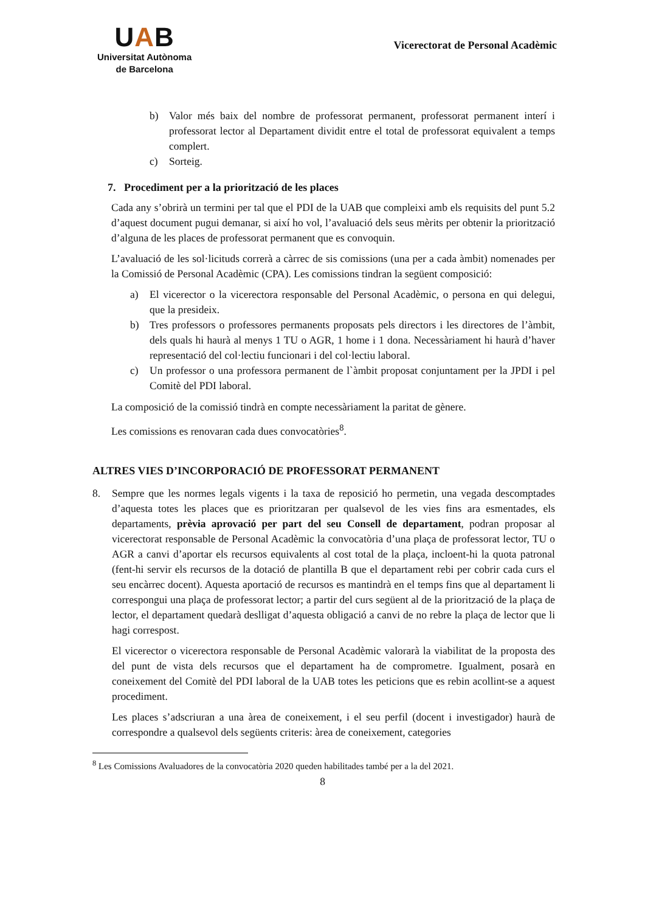UAB
Universitat Autònoma
de Barcelona
Vicerectorat de Personal Acadèmic
b) Valor més baix del nombre de professorat permanent, professorat permanent interí i professorat lector al Departament dividit entre el total de professorat equivalent a temps complert.
c) Sorteig.
7. Procediment per a la priorització de les places
Cada any s’obrirà un termini per tal que el PDI de la UAB que compleixi amb els requisits del punt 5.2 d’aquest document pugui demanar, si així ho vol, l’avaluació dels seus mèrits per obtenir la priorització d’alguna de les places de professorat permanent que es convoquin.
L’avaluació de les sol·licituds correrà a càrrec de sis comissions (una per a cada àmbit) nomenades per la Comissió de Personal Acadèmic (CPA). Les comissions tindran la següent composició:
a) El vicerector o la vicerectora responsable del Personal Acadèmic, o persona en qui delegui, que la presideix.
b) Tres professors o professores permanents proposats pels directors i les directores de l’àmbit, dels quals hi haurà al menys 1 TU o AGR, 1 home i 1 dona. Necessàriament hi haurà d’haver representació del col·lectiu funcionari i del col·lectiu laboral.
c) Un professor o una professora permanent de l`àmbit proposat conjuntament per la JPDI i pel Comitè del PDI laboral.
La composició de la comissió tindrà en compte necessàriament la paritat de gènere.
Les comissions es renovaran cada dues convocatòries<sup>8</sup>.
ALTRES VIES D’INCORPORACIÓ DE PROFESSORAT PERMANENT
8. Sempre que les normes legals vigents i la taxa de reposició ho permetin, una vegada descomptades d’aquesta totes les places que es prioritzaran per qualsevol de les vies fins ara esmentades, els departaments, prèvia aprovació per part del seu Consell de departament, podran proposar al vicerectorat responsable de Personal Acadèmic la convocatòria d’una plaça de professorat lector, TU o AGR a canvi d’aportar els recursos equivalents al cost total de la plaça, incloent-hi la quota patronal (fent-hi servir els recursos de la dotació de plantilla B que el departament rebi per cobrir cada curs el seu encàrrec docent). Aquesta aportació de recursos es mantindrà en el temps fins que al departament li correspongui una plaça de professorat lector; a partir del curs següent al de la priorització de la plaça de lector, el departament quedarà deslligat d’aquesta obligació a canvi de no rebre la plaça de lector que li hagi correspost.
El vicerector o vicerectora responsable de Personal Acadèmic valorarà la viabilitat de la proposta des del punt de vista dels recursos que el departament ha de comprometre. Igualment, posarà en coneixement del Comitè del PDI laboral de la UAB totes les peticions que es rebin acollint-se a aquest procediment.
Les places s’adscriuran a una àrea de coneixement, i el seu perfil (docent i investigador) haurà de correspondre a qualsevol dels següents criteris: àrea de coneixement, categories
<sup>8</sup> Les Comissions Avaluadores de la convocatòria 2020 queden habilitades també per a la del 2021.
8